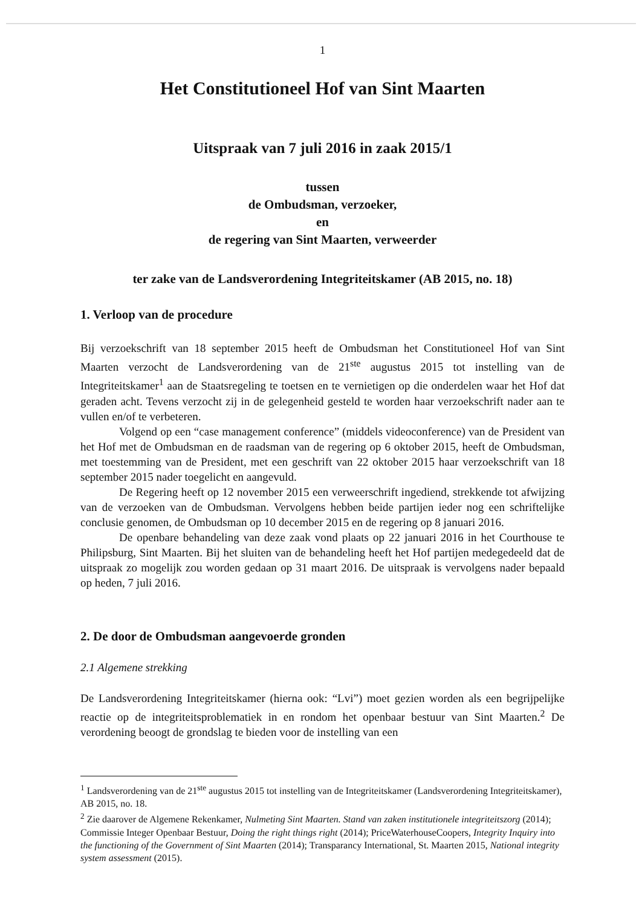1
Het Constitutioneel Hof van Sint Maarten
Uitspraak van 7 juli 2016 in zaak 2015/1
tussen
de Ombudsman, verzoeker,
en
de regering van Sint Maarten, verweerder
ter zake van de Landsverordening Integriteitskamer (AB 2015, no. 18)
1. Verloop van de procedure
Bij verzoekschrift van 18 september 2015 heeft de Ombudsman het Constitutioneel Hof van Sint Maarten verzocht de Landsverordening van de 21<sup>ste</sup> augustus 2015 tot instelling van de Integriteitskamer<sup>1</sup> aan de Staatsregeling te toetsen en te vernietigen op die onderdelen waar het Hof dat geraden acht. Tevens verzocht zij in de gelegenheid gesteld te worden haar verzoekschrift nader aan te vullen en/of te verbeteren.
Volgend op een “case management conference” (middels videoconference) van de President van het Hof met de Ombudsman en de raadsman van de regering op 6 oktober 2015, heeft de Ombudsman, met toestemming van de President, met een geschrift van 22 oktober 2015 haar verzoekschrift van 18 september 2015 nader toegelicht en aangevuld.
De Regering heeft op 12 november 2015 een verweerschrift ingediend, strekkende tot afwijzing van de verzoeken van de Ombudsman. Vervolgens hebben beide partijen ieder nog een schriftelijke conclusie genomen, de Ombudsman op 10 december 2015 en de regering op 8 januari 2016.
De openbare behandeling van deze zaak vond plaats op 22 januari 2016 in het Courthouse te Philipsburg, Sint Maarten. Bij het sluiten van de behandeling heeft het Hof partijen medegedeeld dat de uitspraak zo mogelijk zou worden gedaan op 31 maart 2016. De uitspraak is vervolgens nader bepaald op heden, 7 juli 2016.
2. De door de Ombudsman aangevoerde gronden
2.1 Algemene strekking
De Landsverordening Integriteitskamer (hierna ook: “Lvi”) moet gezien worden als een begrijpelijke reactie op de integriteitsproblematiek in en rondom het openbaar bestuur van Sint Maarten.<sup>2</sup> De verordening beoogt de grondslag te bieden voor de instelling van een
<sup>1</sup> Landsverordening van de 21<sup>ste</sup> augustus 2015 tot instelling van de Integriteitskamer (Landsverordening Integriteitskamer), AB 2015, no. 18.
<sup>2</sup> Zie daarover de Algemene Rekenkamer, Nulmeting Sint Maarten. Stand van zaken institutionele integriteitszorg (2014); Commissie Integer Openbaar Bestuur, Doing the right things right (2014); PriceWaterhouseCoopers, Integrity Inquiry into the functioning of the Government of Sint Maarten (2014); Transparancy International, St. Maarten 2015, National integrity system assessment (2015).